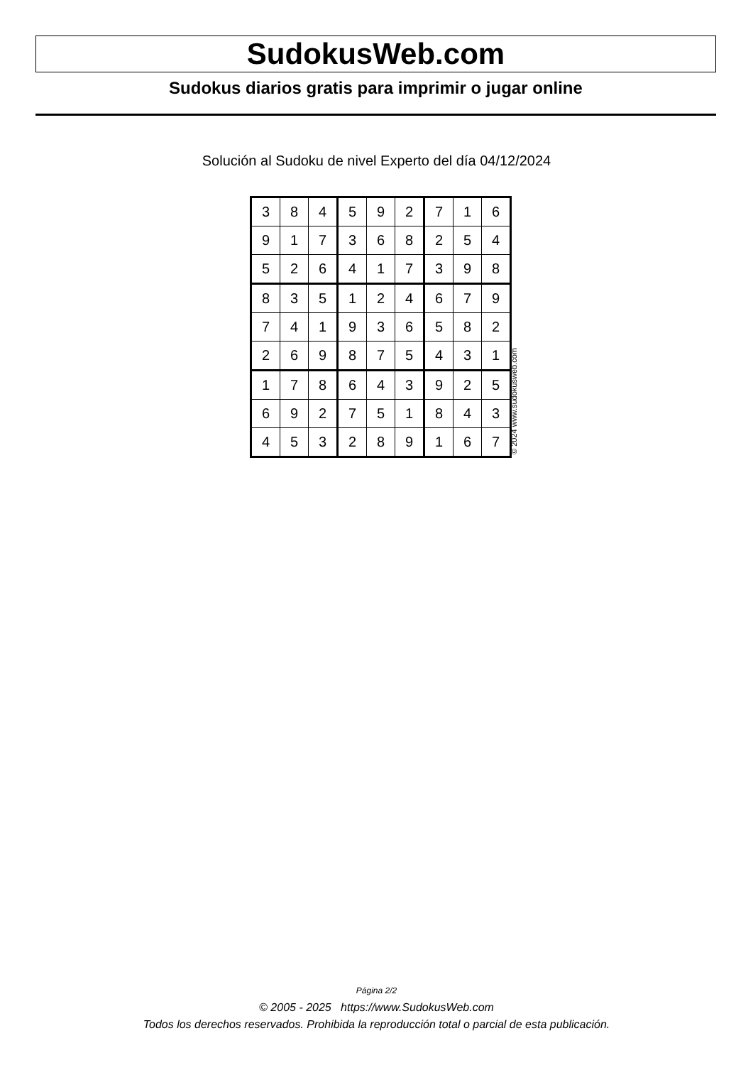SudokusWeb.com
Sudokus diarios gratis para imprimir o jugar online
Solución al Sudoku de nivel Experto del día 04/12/2024
| 3 | 8 | 4 | 5 | 9 | 2 | 7 | 1 | 6 |
| 9 | 1 | 7 | 3 | 6 | 8 | 2 | 5 | 4 |
| 5 | 2 | 6 | 4 | 1 | 7 | 3 | 9 | 8 |
| 8 | 3 | 5 | 1 | 2 | 4 | 6 | 7 | 9 |
| 7 | 4 | 1 | 9 | 3 | 6 | 5 | 8 | 2 |
| 2 | 6 | 9 | 8 | 7 | 5 | 4 | 3 | 1 |
| 1 | 7 | 8 | 6 | 4 | 3 | 9 | 2 | 5 |
| 6 | 9 | 2 | 7 | 5 | 1 | 8 | 4 | 3 |
| 4 | 5 | 3 | 2 | 8 | 9 | 1 | 6 | 7 |
© 2024 www.sudokusweb.com
Página 2/2
© 2005 - 2025 https://www.SudokusWeb.com
Todos los derechos reservados. Prohibida la reproducción total o parcial de esta publicación.